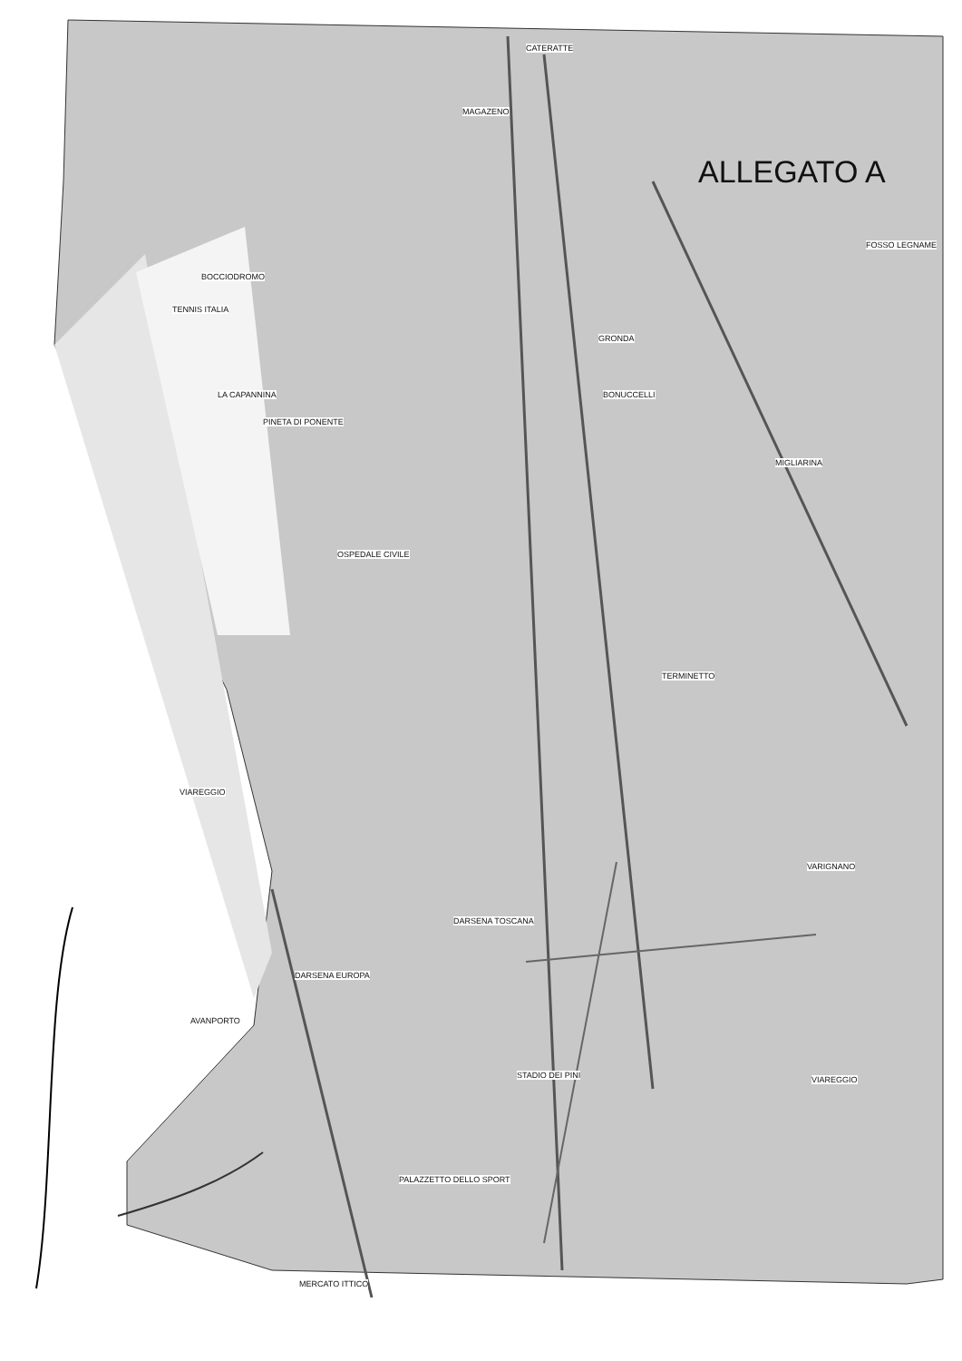ALLEGATO A
VIAREGGIO
OSPEDALE CIVILE
BOCCIODROMO
TENNIS ITALIA
PINETA DI PONENTE
LA CAPANNINA
MAGAZENO
CATERATTE
GRONDA
BONUCCELLI
MIGLIARINA
TERMINETTO
FOSSO LEGNAME
VARIGNANO
VIAREGGIO
DARSENA TOSCANA
DARSENA EUROPA
AVANPORTO
PALAZZETTO DELLO SPORT
MERCATO ITTICO
STADIO DEI PINI